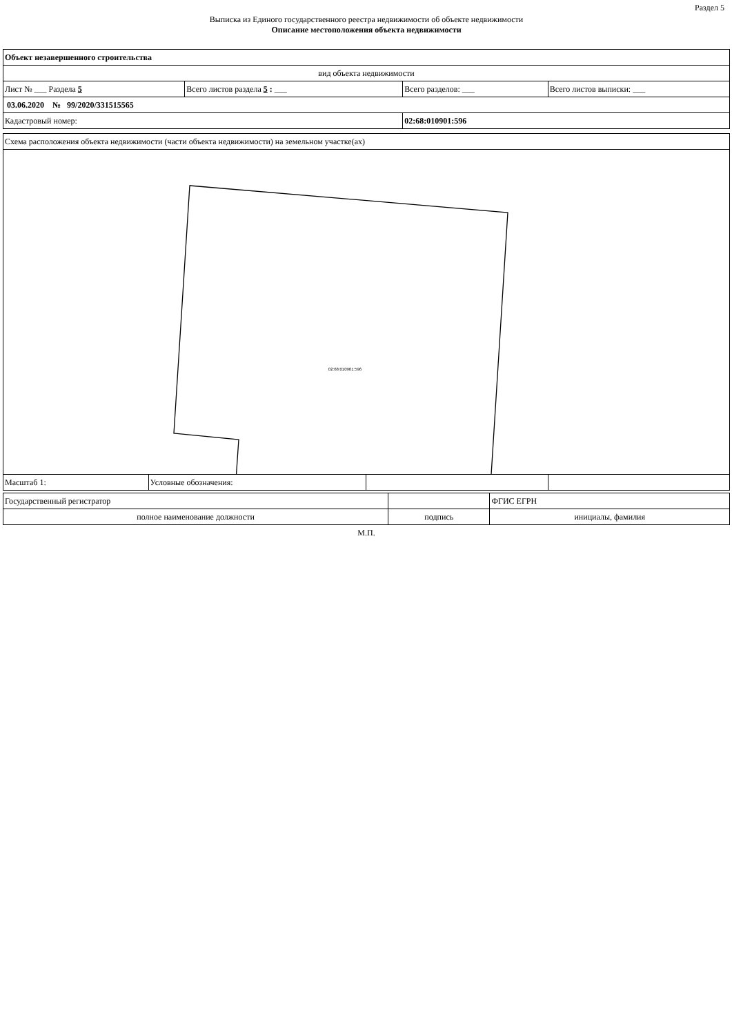Раздел 5
Выписка из Единого государственного реестра недвижимости об объекте недвижимости
Описание местоположения объекта недвижимости
| Объект незавершенного строительства | | | |
| вид объекта недвижимости | | | |
| Лист № ___ Раздела 5 | Всего листов раздела 5 : ___ | Всего разделов: ___ | Всего листов выписки: ___ |
| 03.06.2020 № 99/2020/331515565 | | | |
| Кадастровый номер: | | 02:68:010901:596 | |
| Схема расположения объекта недвижимости (части объекта недвижимости) на земельном участке(ах) | | | |
| 02:68:010901:596 | | | |
| Масштаб 1: | Условные обозначения: | | |
| Государственный регистратор | | ФГИС ЕГРН |
| полное наименование должности | подпись | инициалы, фамилия |
М.П.